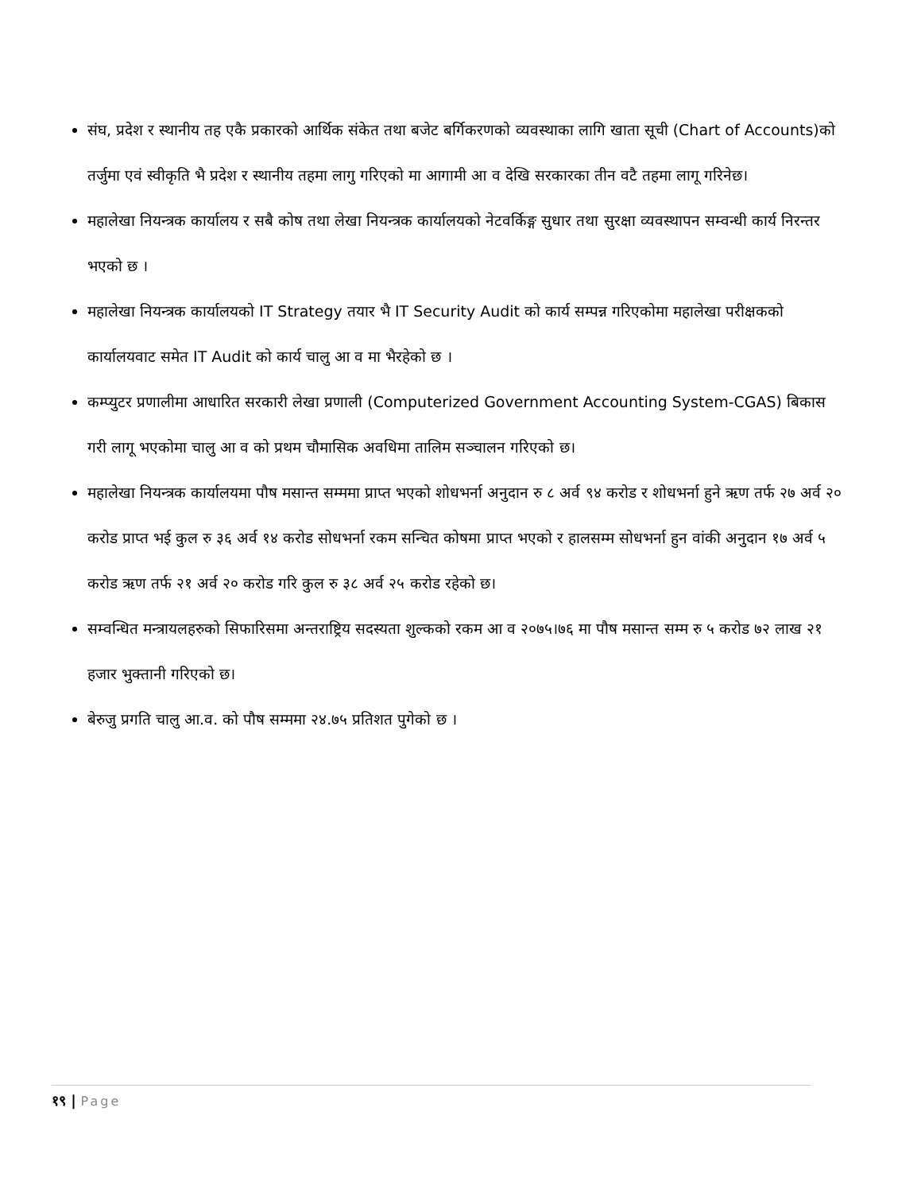संघ, प्रदेश र स्थानीय तह एकै प्रकारको आर्थिक संकेत तथा बजेट बर्गिकरणको व्यवस्थाका लागि खाता सूची (Chart of Accounts)को तर्जुमा एवं स्वीकृति भै प्रदेश र स्थानीय तहमा लागु गरिएको मा आगामी आ व देखि सरकारका तीन वटै तहमा लागू गरिनेछ।
महालेखा नियन्त्रक कार्यालय र सबै कोष तथा लेखा नियन्त्रक कार्यालयको नेटवर्किङ्ग सुधार तथा सुरक्षा व्यवस्थापन सम्वन्धी कार्य निरन्तर भएको छ ।
महालेखा नियन्त्रक कार्यालयको IT Strategy तयार भै IT Security Audit को कार्य सम्पन्न गरिएकोमा महालेखा परीक्षकको कार्यालयवाट समेत IT Audit को कार्य चालु आ व मा भैरहेको छ ।
कम्प्युटर प्रणालीमा आधारित सरकारी लेखा प्रणाली (Computerized Government Accounting System-CGAS) बिकास गरी लागू भएकोमा चालु आ व को प्रथम चौमासिक अवधिमा तालिम सञ्चालन गरिएको छ।
महालेखा नियन्त्रक कार्यालयमा पौष मसान्त सम्ममा प्राप्त भएको शोधभर्ना अनुदान रु ८ अर्व ९४ करोड र शोधभर्ना हुने ऋण तर्फ २७ अर्व २० करोड प्राप्त भई कुल रु ३६ अर्व १४ करोड सोधभर्ना रकम सन्चित कोषमा प्राप्त भएको र हालसम्म सोधभर्ना हुन वांकी अनुदान १७ अर्व ५ करोड ऋण तर्फ २१ अर्व २० करोड गरि कुल रु ३८ अर्व २५ करोड रहेको छ।
सम्वन्धित मन्त्रायलहरुको सिफारिसमा अन्तराष्ट्रिय सदस्यता शुल्कको रकम आ व २०७५।७६ मा पौष मसान्त सम्म रु ५ करोड ७२ लाख २१ हजार भुक्तानी गरिएको छ।
बेरुजु प्रगति चालु आ.व. को पौष सम्ममा २४.७५ प्रतिशत पुगेको छ ।
१९ | Page